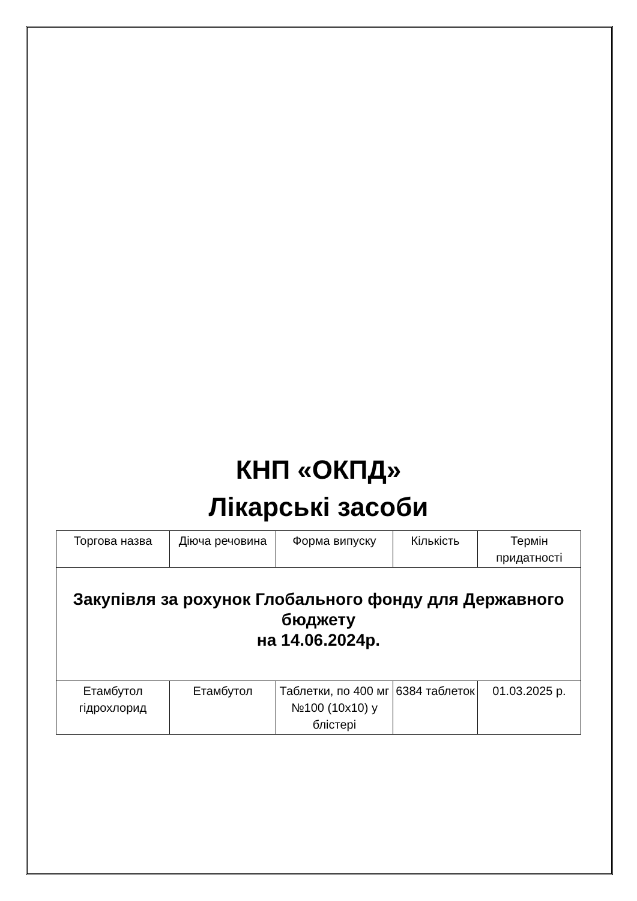КНП «ОКПД»
Лікарські засоби
| Торгова назва | Діюча речовина | Форма випуску | Кількість | Термін придатності |
| Закупівля за рохунок Глобального фонду для Державного бюджету на 14.06.2024р. | | | | |
| Етамбутол гідрохлорид | Етамбутол | Таблетки, по 400 мг №100 (10х10) у блістері | 6384 таблеток | 01.03.2025 р. |